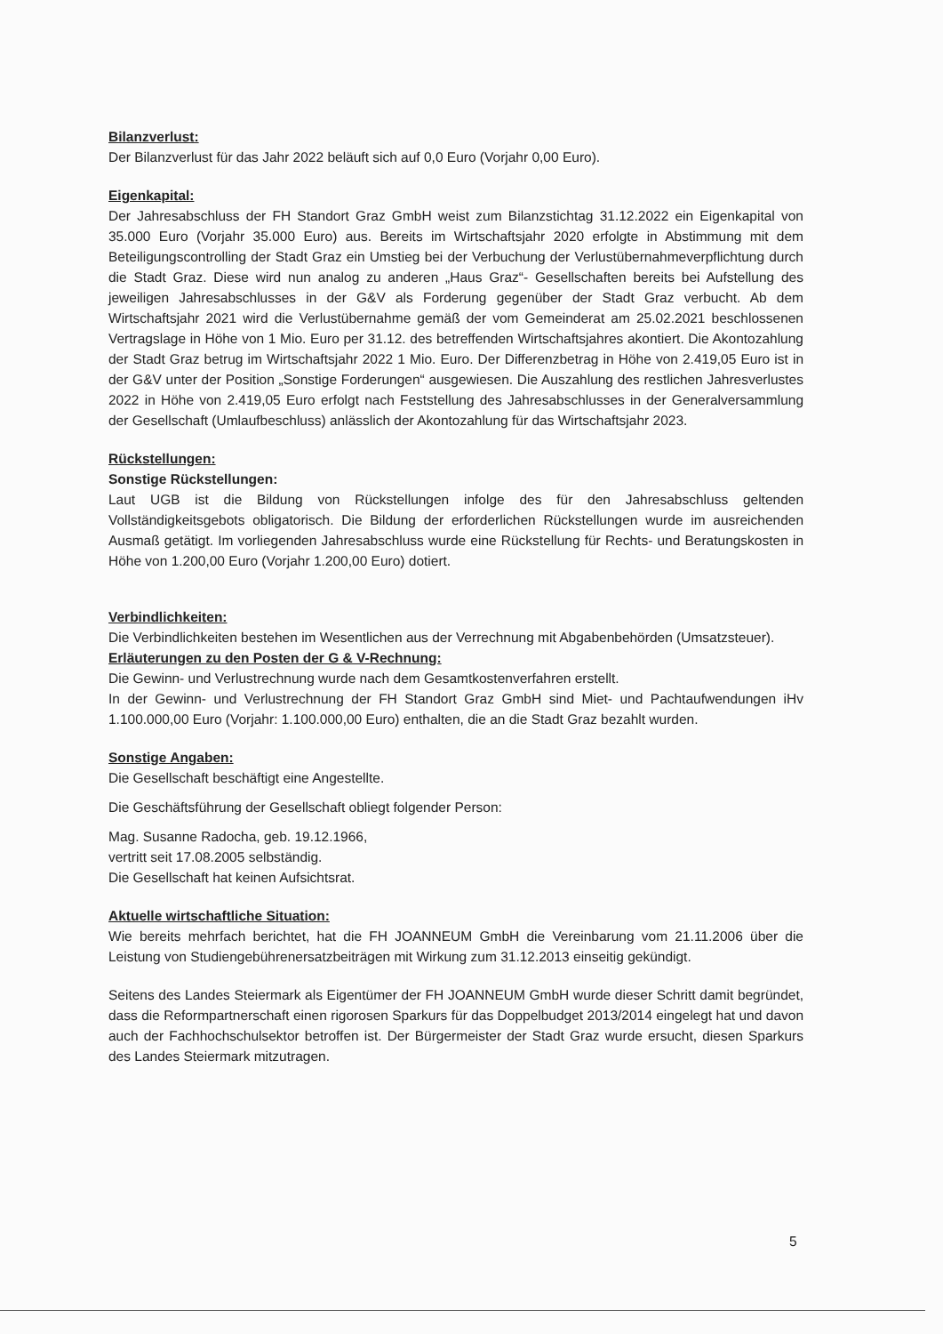Bilanzverlust:
Der Bilanzverlust für das Jahr 2022 beläuft sich auf 0,0 Euro (Vorjahr 0,00 Euro).
Eigenkapital:
Der Jahresabschluss der FH Standort Graz GmbH weist zum Bilanzstichtag 31.12.2022 ein Eigenkapital von 35.000 Euro (Vorjahr 35.000 Euro) aus. Bereits im Wirtschaftsjahr 2020 erfolgte in Abstimmung mit dem Beteiligungscontrolling der Stadt Graz ein Umstieg bei der Verbuchung der Verlustübernahmeverpflichtung durch die Stadt Graz. Diese wird nun analog zu anderen „Haus Graz“- Gesellschaften bereits bei Aufstellung des jeweiligen Jahresabschlusses in der G&V als Forderung gegenüber der Stadt Graz verbucht. Ab dem Wirtschaftsjahr 2021 wird die Verlustübernahme gemäß der vom Gemeinderat am 25.02.2021 beschlossenen Vertragslage in Höhe von 1 Mio. Euro per 31.12. des betreffenden Wirtschaftsjahres akontiert. Die Akontozahlung der Stadt Graz betrug im Wirtschaftsjahr 2022 1 Mio. Euro. Der Differenzbetrag in Höhe von 2.419,05 Euro ist in der G&V unter der Position „Sonstige Forderungen“ ausgewiesen. Die Auszahlung des restlichen Jahresverlustes 2022 in Höhe von 2.419,05 Euro erfolgt nach Feststellung des Jahresabschlusses in der Generalversammlung der Gesellschaft (Umlaufbeschluss) anlässlich der Akontozahlung für das Wirtschaftsjahr 2023.
Rückstellungen:
Sonstige Rückstellungen:
Laut UGB ist die Bildung von Rückstellungen infolge des für den Jahresabschluss geltenden Vollständigkeitsgebots obligatorisch. Die Bildung der erforderlichen Rückstellungen wurde im ausreichenden Ausmaß getätigt. Im vorliegenden Jahresabschluss wurde eine Rückstellung für Rechts- und Beratungskosten in Höhe von 1.200,00 Euro (Vorjahr 1.200,00 Euro) dotiert.
Verbindlichkeiten:
Die Verbindlichkeiten bestehen im Wesentlichen aus der Verrechnung mit Abgabenbehörden (Umsatzsteuer).
Erläuterungen zu den Posten der G & V-Rechnung:
Die Gewinn- und Verlustrechnung wurde nach dem Gesamtkostenverfahren erstellt.
In der Gewinn- und Verlustrechnung der FH Standort Graz GmbH sind Miet- und Pachtaufwendungen iHv 1.100.000,00 Euro (Vorjahr: 1.100.000,00 Euro) enthalten, die an die Stadt Graz bezahlt wurden.
Sonstige Angaben:
Die Gesellschaft beschäftigt eine Angestellte.
Die Geschäftsführung der Gesellschaft obliegt folgender Person:
Mag. Susanne Radocha, geb. 19.12.1966,
vertritt seit 17.08.2005 selbständig.
Die Gesellschaft hat keinen Aufsichtsrat.
Aktuelle wirtschaftliche Situation:
Wie bereits mehrfach berichtet, hat die FH JOANNEUM GmbH die Vereinbarung vom 21.11.2006 über die Leistung von Studiengebührenersatzbeiträgen mit Wirkung zum 31.12.2013 einseitig gekündigt.
Seitens des Landes Steiermark als Eigentümer der FH JOANNEUM GmbH wurde dieser Schritt damit begründet, dass die Reformpartnerschaft einen rigorosen Sparkurs für das Doppelbudget 2013/2014 eingelegt hat und davon auch der Fachhochschulsektor betroffen ist. Der Bürgermeister der Stadt Graz wurde ersucht, diesen Sparkurs des Landes Steiermark mitzutragen.
5